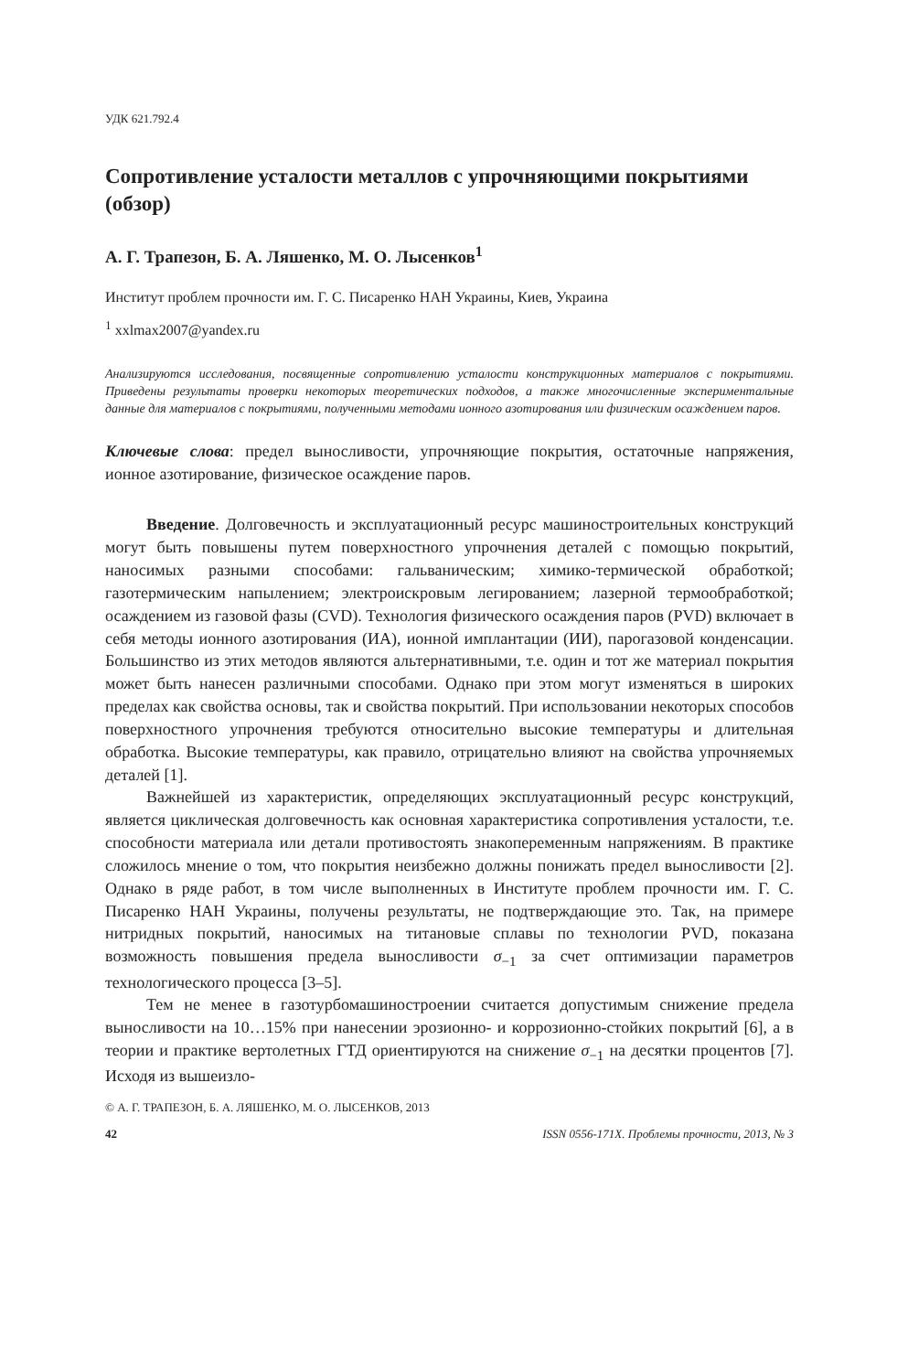УДК 621.792.4
Сопротивление усталости металлов с упрочняющими покрытиями (обзор)
А. Г. Трапезон, Б. А. Ляшенко, М. О. Лысенков<sup>1</sup>
Институт проблем прочности им. Г. С. Писаренко НАН Украины, Киев, Украина
<sup>1</sup> xxlmax2007@yandex.ru
Анализируются исследования, посвященные сопротивлению усталости конструкционных материалов с покрытиями. Приведены результаты проверки некоторых теоретических подходов, а также многочисленные экспериментальные данные для материалов с покрытиями, полученными методами ионного азотирования или физическим осаждением паров.
Ключевые слова: предел выносливости, упрочняющие покрытия, остаточные напряжения, ионное азотирование, физическое осаждение паров.
Введение. Долговечность и эксплуатационный ресурс машиностроительных конструкций могут быть повышены путем поверхностного упрочнения деталей с помощью покрытий, наносимых разными способами: гальваническим; химико-термической обработкой; газотермическим напылением; электроискровым легированием; лазерной термообработкой; осаждением из газовой фазы (CVD). Технология физического осаждения паров (PVD) включает в себя методы ионного азотирования (ИА), ионной имплантации (ИИ), парогазовой конденсации. Большинство из этих методов являются альтернативными, т.е. один и тот же материал покрытия может быть нанесен различными способами. Однако при этом могут изменяться в широких пределах как свойства основы, так и свойства покрытий. При использовании некоторых способов поверхностного упрочнения требуются относительно высокие температуры и длительная обработка. Высокие температуры, как правило, отрицательно влияют на свойства упрочняемых деталей [1].
Важнейшей из характеристик, определяющих эксплуатационный ресурс конструкций, является циклическая долговечность как основная характеристика сопротивления усталости, т.е. способности материала или детали противостоять знакопеременным напряжениям. В практике сложилось мнение о том, что покрытия неизбежно должны понижать предел выносливости [2]. Однако в ряде работ, в том числе выполненных в Институте проблем прочности им. Г. С. Писаренко НАН Украины, получены результаты, не подтверждающие это. Так, на примере нитридных покрытий, наносимых на титановые сплавы по технологии PVD, показана возможность повышения предела выносливости σ<sub>−1</sub> за счет оптимизации параметров технологического процесса [3–5].
Тем не менее в газотурбомашиностроении считается допустимым снижение предела выносливости на 10…15% при нанесении эрозионно- и коррозионно-стойких покрытий [6], а в теории и практике вертолетных ГТД ориентируются на снижение σ<sub>−1</sub> на десятки процентов [7]. Исходя из вышеизло-
© А. Г. ТРАПЕЗОН, Б. А. ЛЯШЕНКО, М. О. ЛЫСЕНКОВ, 2013
42 ISSN 0556-171X. Проблемы прочности, 2013, № 3